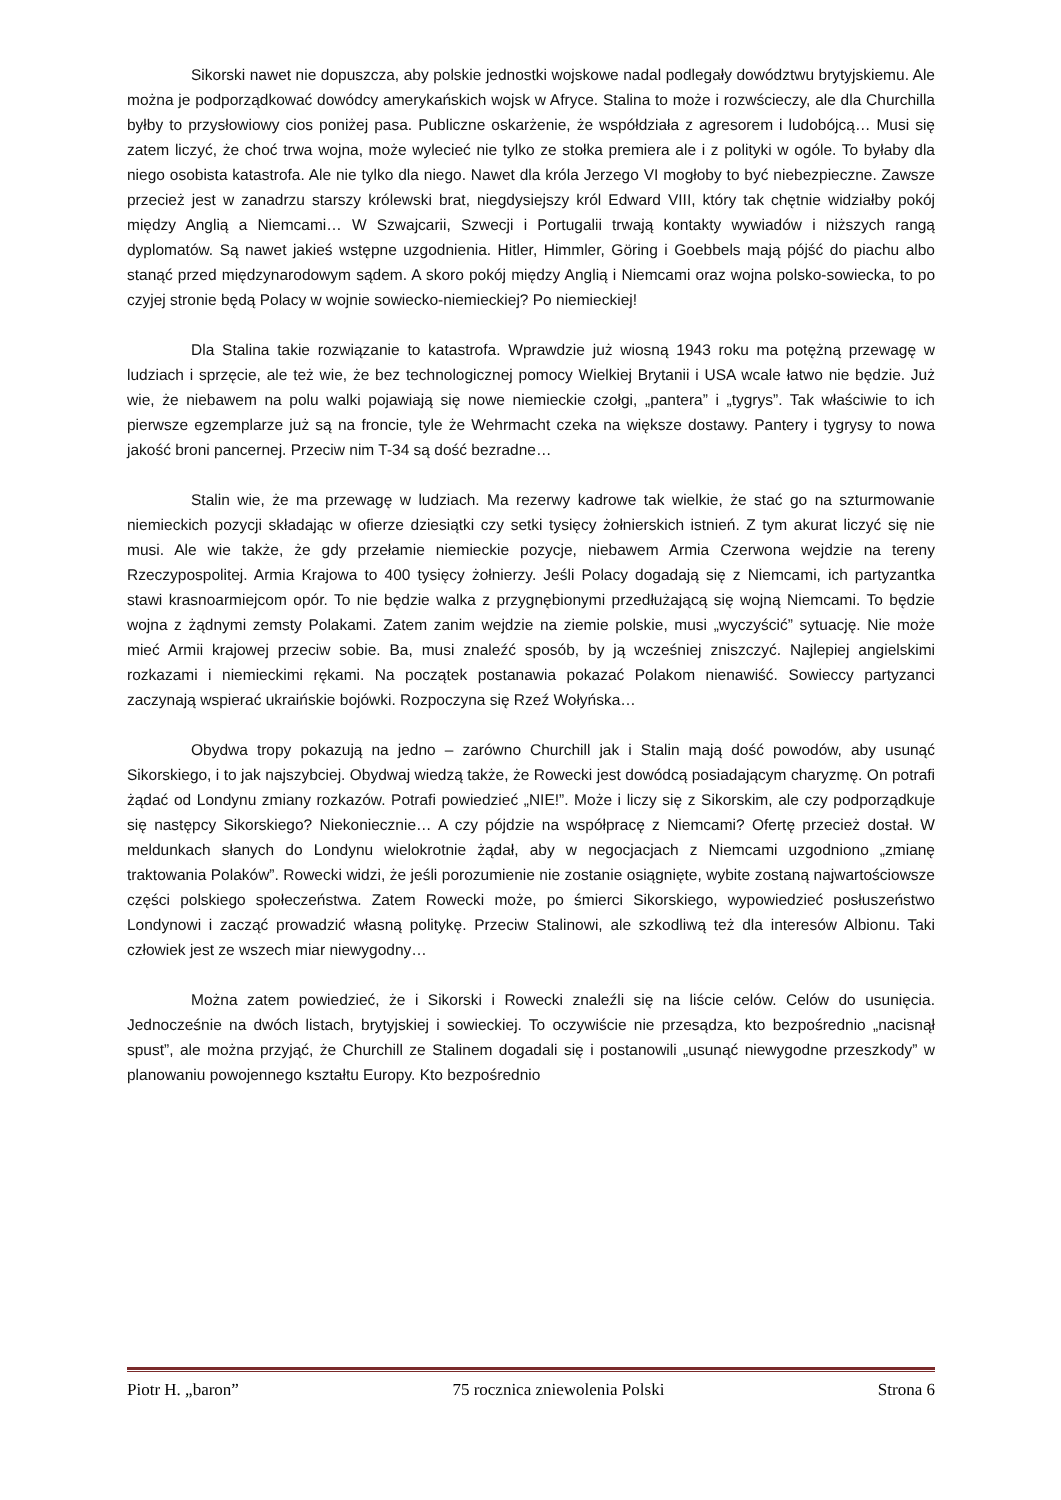Sikorski nawet nie dopuszcza, aby polskie jednostki wojskowe nadal podlegały dowództwu brytyjskiemu. Ale można je podporządkować dowódcy amerykańskich wojsk w Afryce. Stalina to może i rozwścieczy, ale dla Churchilla byłby to przysłowiowy cios poniżej pasa. Publiczne oskarżenie, że współdziała z agresorem i ludobójcą… Musi się zatem liczyć, że choć trwa wojna, może wylecieć nie tylko ze stołka premiera ale i z polityki w ogóle. To byłaby dla niego osobista katastrofa. Ale nie tylko dla niego. Nawet dla króla Jerzego VI mogłoby to być niebezpieczne. Zawsze przecież jest w zanadrzu starszy królewski brat, niegdysiejszy król Edward VIII, który tak chętnie widziałby pokój między Anglią a Niemcami… W Szwajcarii, Szwecji i Portugalii trwają kontakty wywiadów i niższych rangą dyplomatów. Są nawet jakieś wstępne uzgodnienia. Hitler, Himmler, Göring i Goebbels mają pójść do piachu albo stanąć przed międzynarodowym sądem. A skoro pokój między Anglią i Niemcami oraz wojna polsko-sowiecka, to po czyjej stronie będą Polacy w wojnie sowiecko-niemieckiej? Po niemieckiej!
Dla Stalina takie rozwiązanie to katastrofa. Wprawdzie już wiosną 1943 roku ma potężną przewagę w ludziach i sprzęcie, ale też wie, że bez technologicznej pomocy Wielkiej Brytanii i USA wcale łatwo nie będzie. Już wie, że niebawem na polu walki pojawiają się nowe niemieckie czołgi, „pantera” i „tygrys”. Tak właściwie to ich pierwsze egzemplarze już są na froncie, tyle że Wehrmacht czeka na większe dostawy. Pantery i tygrysy to nowa jakość broni pancernej. Przeciw nim T-34 są dość bezradne…
Stalin wie, że ma przewagę w ludziach. Ma rezerwy kadrowe tak wielkie, że stać go na szturmowanie niemieckich pozycji składając w ofierze dziesiątki czy setki tysięcy żołnierskich istnień. Z tym akurat liczyć się nie musi. Ale wie także, że gdy przełamie niemieckie pozycje, niebawem Armia Czerwona wejdzie na tereny Rzeczypospolitej. Armia Krajowa to 400 tysięcy żołnierzy. Jeśli Polacy dogadają się z Niemcami, ich partyzantka stawi krasnoarmiejcom opór. To nie będzie walka z przygnębionymi przedłużającą się wojną Niemcami. To będzie wojna z żądnymi zemsty Polakami. Zatem zanim wejdzie na ziemie polskie, musi „wyczyścić” sytuację. Nie może mieć Armii krajowej przeciw sobie. Ba, musi znaleźć sposób, by ją wcześniej zniszczyć. Najlepiej angielskimi rozkazami i niemieckimi rękami. Na początek postanawia pokazać Polakom nienawiść. Sowieccy partyzanci zaczynają wspierać ukraińskie bojówki. Rozpoczyna się Rzeź Wołyńska…
Obydwa tropy pokazują na jedno – zarówno Churchill jak i Stalin mają dość powodów, aby usunąć Sikorskiego, i to jak najszybciej. Obydwaj wiedzą także, że Rowecki jest dowódcą posiadającym charyzmę. On potrafi żądać od Londynu zmiany rozkazów. Potrafi powiedzieć „NIE!”. Może i liczy się z Sikorskim, ale czy podporządkuje się następcy Sikorskiego? Niekoniecznie… A czy pójdzie na współpracę z Niemcami? Ofertę przecież dostał. W meldunkach słanych do Londynu wielokrotnie żądał, aby w negocjacjach z Niemcami uzgodniono „zmianę traktowania Polaków”. Rowecki widzi, że jeśli porozumienie nie zostanie osiągnięte, wybite zostaną najwartościowsze części polskiego społeczeństwa. Zatem Rowecki może, po śmierci Sikorskiego, wypowiedzieć posłuszeństwo Londynowi i zacząć prowadzić własną politykę. Przeciw Stalinowi, ale szkodliwą też dla interesów Albionu. Taki człowiek jest ze wszech miar niewygodny…
Można zatem powiedzieć, że i Sikorski i Rowecki znaleźli się na liście celów. Celów do usunięcia. Jednocześnie na dwóch listach, brytyjskiej i sowieckiej. To oczywiście nie przesądza, kto bezpośrednio „nacisnął spust”, ale można przyjąć, że Churchill ze Stalinem dogadali się i postanowili „usunąć niewygodne przeszkody” w planowaniu powojennego kształtu Europy. Kto bezpośrednio
Piotr H. „baron” 75 rocznica zniewolenia Polski Strona 6